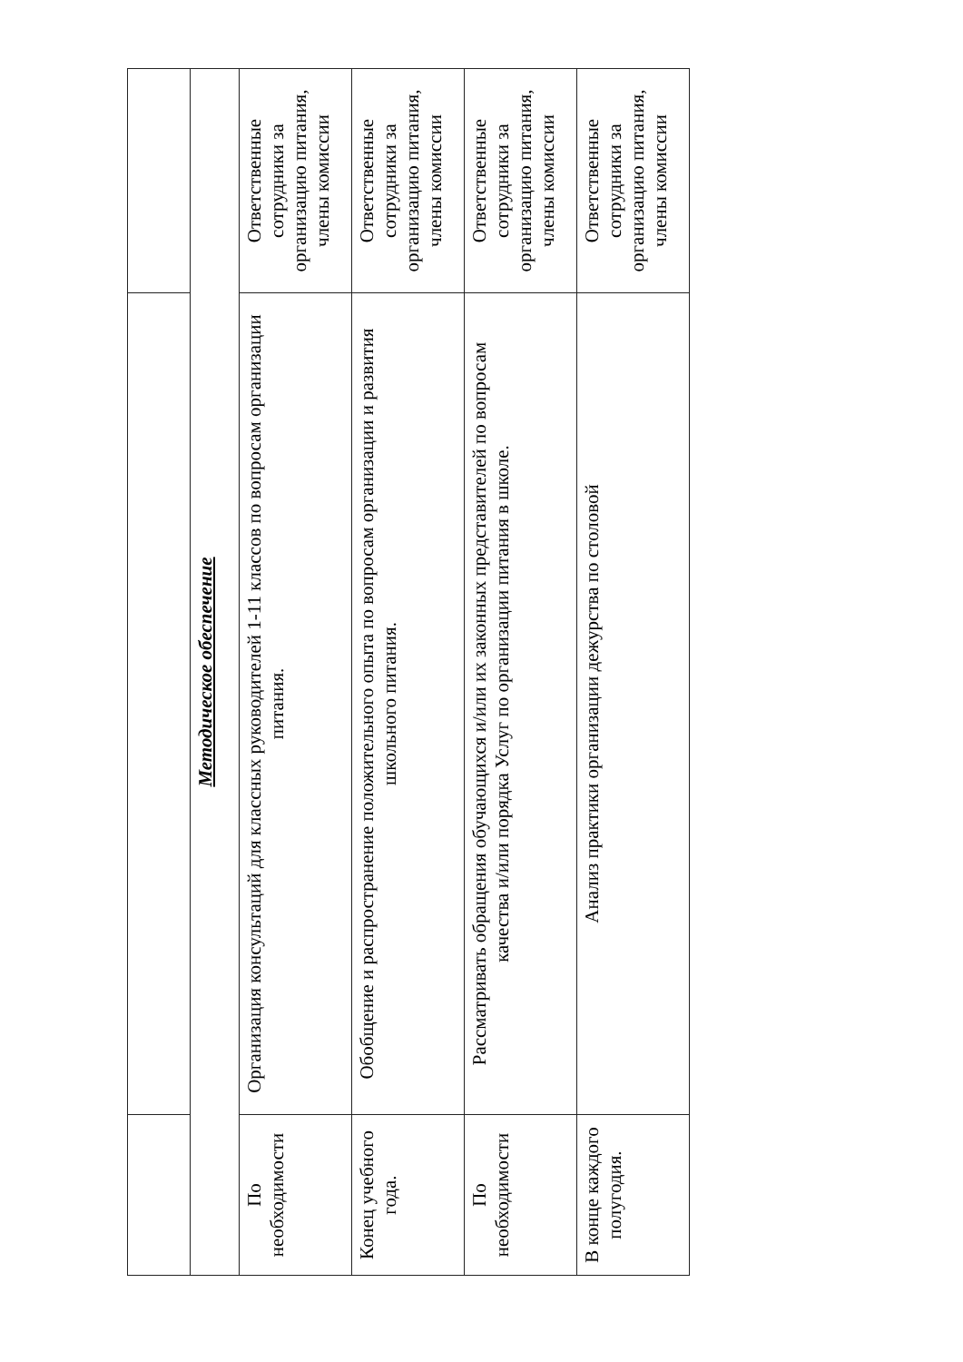| Методическое обеспечение | | |
| --- | --- | --- |
| По необходимости | Организация консультаций для классных руководителей 1-11 классов по вопросам организации питания. | Ответственные сотрудники за организацию питания, члены комиссии |
| Конец учебного года. | Обобщение и распространение положительного опыта по вопросам организации и развития школьного питания. | Ответственные сотрудники за организацию питания, члены комиссии |
| По необходимости | Рассматривать обращения обучающихся и/или их законных представителей по вопросам качества и/или порядка Услуг по организации питания в школе. | Ответственные сотрудники за организацию питания, члены комиссии |
| В конце каждого полугодия. | Анализ практики организации дежурства по столовой | Ответственные сотрудники за организацию питания, члены комиссии |